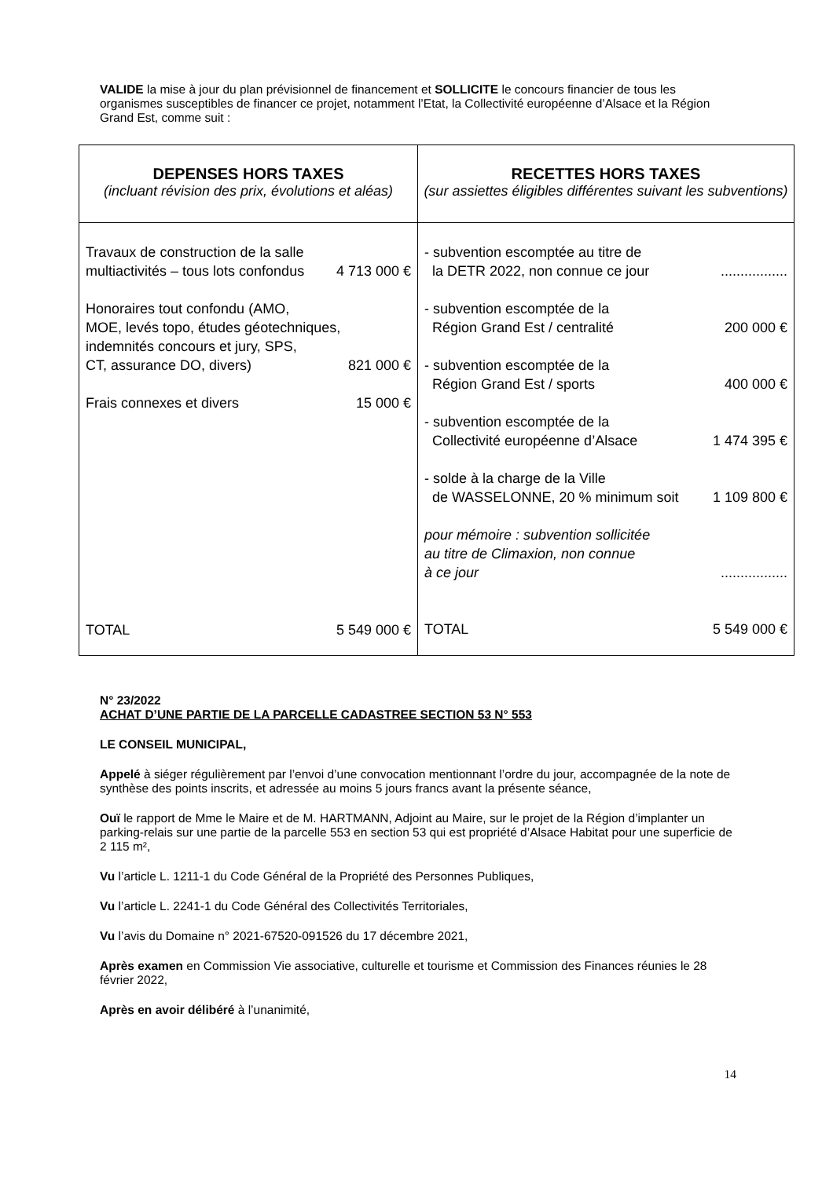VALIDE la mise à jour du plan prévisionnel de financement et SOLLICITE le concours financier de tous les organismes susceptibles de financer ce projet, notamment l’Etat, la Collectivité européenne d’Alsace et la Région Grand Est, comme suit :
| DEPENSES HORS TAXES (incluant révision des prix, évolutions et aléas) | RECETTES HORS TAXES (sur assiettes éligibles différentes suivant les subventions) |
| --- | --- |
| Travaux de construction de la salle multiactivités – tous lots confondus 4 713 000 € Honoraires tout confondu (AMO, MOE, levés topo, études géotechniques, indemnités concours et jury, SPS, CT, assurance DO, divers) 821 000 € Frais connexes et divers 15 000 € TOTAL 5 549 000 € | - subvention escomptée au titre de la DETR 2022, non connue ce jour ................. - subvention escomptée de la Région Grand Est / centralité 200 000 € - subvention escomptée de la Région Grand Est / sports 400 000 € - subvention escomptée de la Collectivité européenne d’Alsace 1 474 395 € - solde à la charge de la Ville de WASSELONNE, 20 % minimum soit 1 109 800 € pour mémoire : subvention sollicitée au titre de Climaxion, non connue à ce jour ................. TOTAL 5 549 000 € |
N° 23/2022
ACHAT D’UNE PARTIE DE LA PARCELLE CADASTREE SECTION 53 N° 553
LE CONSEIL MUNICIPAL,
Appelé à siéger régulièrement par l’envoi d’une convocation mentionnant l’ordre du jour, accompagnée de la note de synthèse des points inscrits, et adressée au moins 5 jours francs avant la présente séance,
Ouï le rapport de Mme le Maire et de M. HARTMANN, Adjoint au Maire, sur le projet de la Région d’implanter un parking-relais sur une partie de la parcelle 553 en section 53 qui est propriété d’Alsace Habitat pour une superficie de 2 115 m²,
Vu l’article L. 1211-1 du Code Général de la Propriété des Personnes Publiques,
Vu l’article L. 2241-1 du Code Général des Collectivités Territoriales,
Vu l’avis du Domaine n° 2021-67520-091526 du 17 décembre 2021,
Après examen en Commission Vie associative, culturelle et tourisme et Commission des Finances réunies le 28 février 2022,
Après en avoir délibéré à l’unanimité,
14